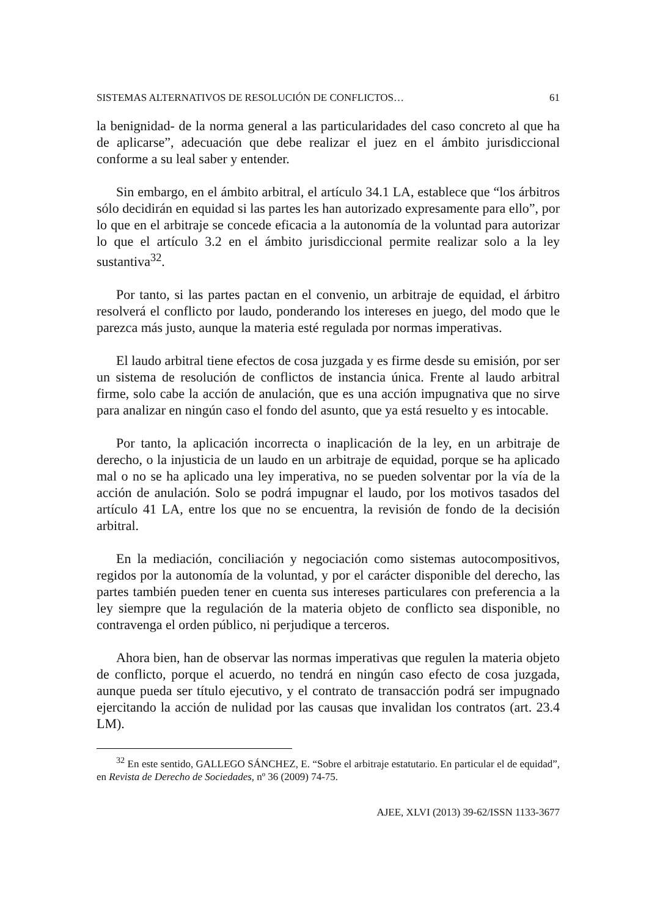SISTEMAS ALTERNATIVOS DE RESOLUCIÓN DE CONFLICTOS… 61
la benignidad- de la norma general a las particularidades del caso concreto al que ha de aplicarse”, adecuación que debe realizar el juez en el ámbito jurisdiccional conforme a su leal saber y entender.
Sin embargo, en el ámbito arbitral, el artículo 34.1 LA, establece que “los árbitros sólo decidirán en equidad si las partes les han autorizado expresamente para ello”, por lo que en el arbitraje se concede eficacia a la autonomía de la voluntad para autorizar lo que el artículo 3.2 en el ámbito jurisdiccional permite realizar solo a la ley sustantiva<sup>32</sup>.
Por tanto, si las partes pactan en el convenio, un arbitraje de equidad, el árbitro resolverá el conflicto por laudo, ponderando los intereses en juego, del modo que le parezca más justo, aunque la materia esté regulada por normas imperativas.
El laudo arbitral tiene efectos de cosa juzgada y es firme desde su emisión, por ser un sistema de resolución de conflictos de instancia única. Frente al laudo arbitral firme, solo cabe la acción de anulación, que es una acción impugnativa que no sirve para analizar en ningún caso el fondo del asunto, que ya está resuelto y es intocable.
Por tanto, la aplicación incorrecta o inaplicación de la ley, en un arbitraje de derecho, o la injusticia de un laudo en un arbitraje de equidad, porque se ha aplicado mal o no se ha aplicado una ley imperativa, no se pueden solventar por la vía de la acción de anulación. Solo se podrá impugnar el laudo, por los motivos tasados del artículo 41 LA, entre los que no se encuentra, la revisión de fondo de la decisión arbitral.
En la mediación, conciliación y negociación como sistemas autocompositivos, regidos por la autonomía de la voluntad, y por el carácter disponible del derecho, las partes también pueden tener en cuenta sus intereses particulares con preferencia a la ley siempre que la regulación de la materia objeto de conflicto sea disponible, no contravenga el orden público, ni perjudique a terceros.
Ahora bien, han de observar las normas imperativas que regulen la materia objeto de conflicto, porque el acuerdo, no tendrá en ningún caso efecto de cosa juzgada, aunque pueda ser título ejecutivo, y el contrato de transacción podrá ser impugnado ejercitando la acción de nulidad por las causas que invalidan los contratos (art. 23.4 LM).
<sup>32</sup> En este sentido, GALLEGO SÁNCHEZ, E. “Sobre el arbitraje estatutario. En particular el de equidad”, en Revista de Derecho de Sociedades, nº 36 (2009) 74-75.
AJEE, XLVI (2013) 39-62/ISSN 1133-3677